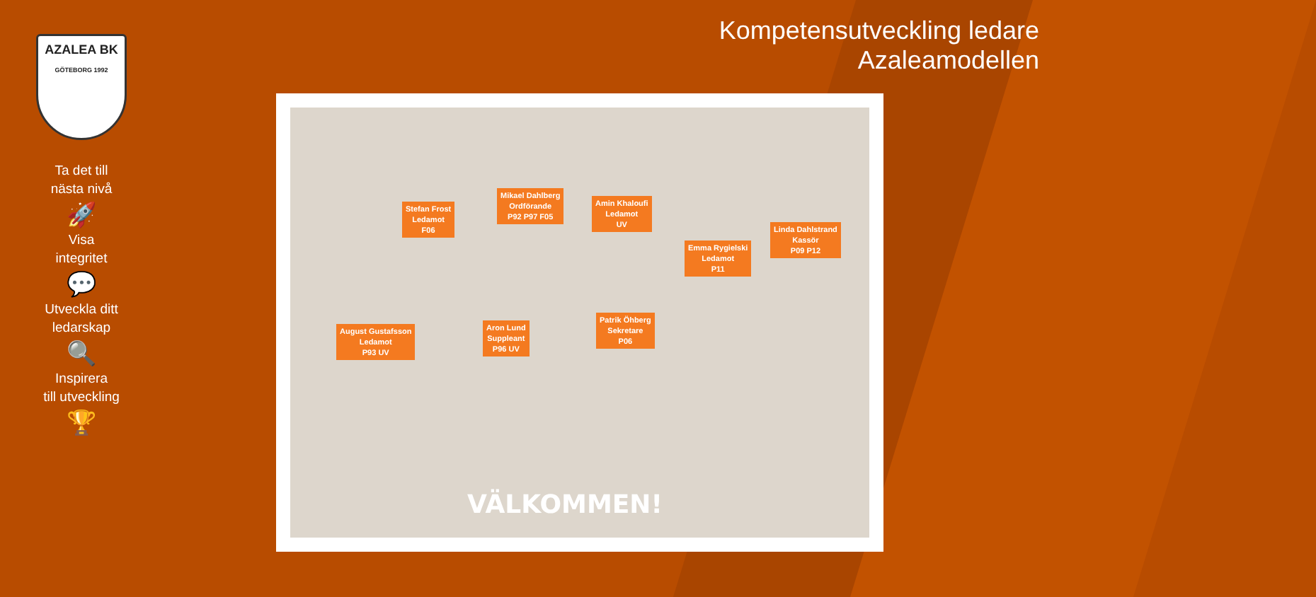AZALEA BK
GÖTEBORG 1992
Ta det till
nästa nivå
🚀
Visa
integritet
💬
Utveckla ditt
ledarskap
🔍
Inspirera
till utveckling
🏆
Kompetensutveckling ledare
Azaleamodellen
Stefan Frost
Ledamot
F06
Mikael Dahlberg
Ordförande
P92 P97 F05
Amin Khaloufi
Ledamot
UV
Emma Rygielski
Ledamot
P11
Linda Dahlstrand
Kassör
P09 P12
August Gustafsson
Ledamot
P93 UV
Aron Lund
Suppleant
P96 UV
Patrik Öhberg
Sekretare
P06
VÄLKOMMEN!